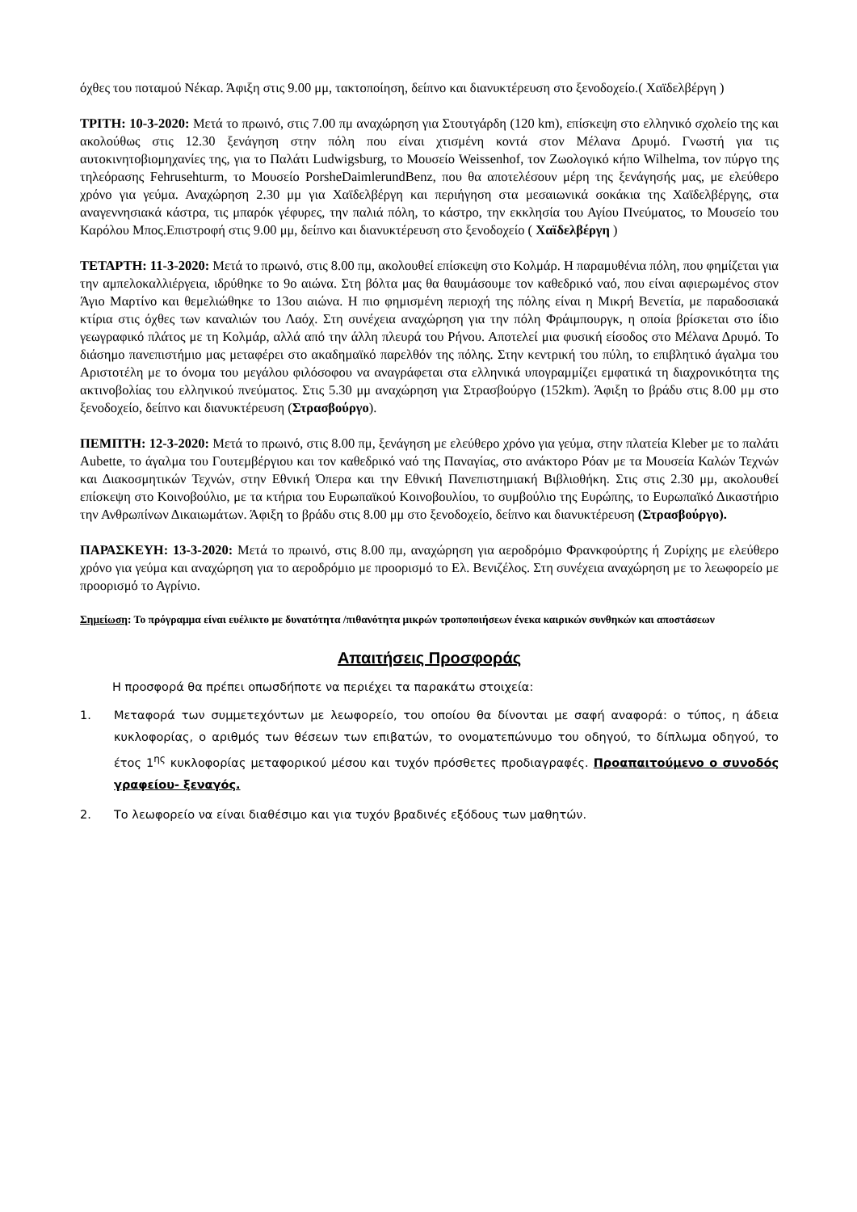όχθες του ποταμού Νέκαρ. Άφιξη στις 9.00 μμ, τακτοποίηση, δείπνο και διανυκτέρευση στο ξενοδοχείο.( Χαϊδελβέργη )
ΤΡΙΤΗ: 10-3-2020: Μετά το πρωινό, στις 7.00 πμ αναχώρηση για Στουτγάρδη (120 km), επίσκεψη στο ελληνικό σχολείο της και ακολούθως στις 12.30 ξενάγηση στην πόλη που είναι χτισμένη κοντά στον Μέλανα Δρυμό. Γνωστή για τις αυτοκινητοβιομηχανίες της, για το Παλάτι Ludwigsburg, το Μουσείο Weissenhof, τον Ζωολογικό κήπο Wilhelma, τον πύργο της τηλεόρασης Fehrusehturm, το Μουσείο PorsheDaimlerundBenz, που θα αποτελέσουν μέρη της ξενάγησής μας, με ελεύθερο χρόνο για γεύμα. Αναχώρηση 2.30 μμ για Χαϊδελβέργη και περιήγηση στα μεσαιωνικά σοκάκια της Χαϊδελβέργης, στα αναγεννησιακά κάστρα, τις μπαρόκ γέφυρες, την παλιά πόλη, το κάστρο, την εκκλησία του Αγίου Πνεύματος, το Μουσείο του Καρόλου Μπος.Επιστροφή στις 9.00 μμ, δείπνο και διανυκτέρευση στο ξενοδοχείο ( Χαϊδελβέργη )
ΤΕΤΑΡΤΗ: 11-3-2020: Μετά το πρωινό, στις 8.00 πμ, ακολουθεί επίσκεψη στο Κολμάρ. Η παραμυθένια πόλη, που φημίζεται για την αμπελοκαλλιέργεια, ιδρύθηκε το 9ο αιώνα. Στη βόλτα μας θα θαυμάσουμε τον καθεδρικό ναό, που είναι αφιερωμένος στον Άγιο Μαρτίνο και θεμελιώθηκε το 13ου αιώνα. Η πιο φημισμένη περιοχή της πόλης είναι η Μικρή Βενετία, με παραδοσιακά κτίρια στις όχθες των καναλιών του Λαόχ. Στη συνέχεια αναχώρηση για την πόλη Φράιμπουργκ, η οποία βρίσκεται στο ίδιο γεωγραφικό πλάτος με τη Κολμάρ, αλλά από την άλλη πλευρά του Ρήνου. Αποτελεί μια φυσική είσοδος στο Μέλανα Δρυμό. Το διάσημο πανεπιστήμιο μας μεταφέρει στο ακαδημαϊκό παρελθόν της πόλης. Στην κεντρική του πύλη, το επιβλητικό άγαλμα του Αριστοτέλη με το όνομα του μεγάλου φιλόσοφου να αναγράφεται στα ελληνικά υπογραμμίζει εμφατικά τη διαχρονικότητα της ακτινοβολίας του ελληνικού πνεύματος. Στις 5.30 μμ αναχώρηση για Στρασβούργο (152km). Άφιξη το βράδυ στις 8.00 μμ στο ξενοδοχείο, δείπνο και διανυκτέρευση (Στρασβούργο).
ΠΕΜΠΤΗ: 12-3-2020: Μετά το πρωινό, στις 8.00 πμ, ξενάγηση με ελεύθερο χρόνο για γεύμα, στην πλατεία Kleber με το παλάτι Aubette, το άγαλμα του Γουτεμβέργιου και τον καθεδρικό ναό της Παναγίας, στο ανάκτορο Ρόαν με τα Μουσεία Καλών Τεχνών και Διακοσμητικών Τεχνών, στην Εθνική Όπερα και την Εθνική Πανεπιστημιακή Βιβλιοθήκη. Στις στις 2.30 μμ, ακολουθεί επίσκεψη στο Κοινοβούλιο, με τα κτήρια του Ευρωπαϊκού Κοινοβουλίου, το συμβούλιο της Ευρώπης, το Ευρωπαϊκό Δικαστήριο την Ανθρωπίνων Δικαιωμάτων. Άφιξη το βράδυ στις 8.00 μμ στο ξενοδοχείο, δείπνο και διανυκτέρευση (Στρασβούργο).
ΠΑΡΑΣΚΕΥΗ: 13-3-2020: Μετά το πρωινό, στις 8.00 πμ, αναχώρηση για αεροδρόμιο Φρανκφούρτης ή Ζυρίχης με ελεύθερο χρόνο για γεύμα και αναχώρηση για το αεροδρόμιο με προορισμό το Ελ. Βενιζέλος. Στη συνέχεια αναχώρηση με το λεωφορείο με προορισμό το Αγρίνιο.
Σημείωση: Το πρόγραμμα είναι ευέλικτο με δυνατότητα /πιθανότητα μικρών τροποποιήσεων ένεκα καιρικών συνθηκών και αποστάσεων
Απαιτήσεις Προσφοράς
Η προσφορά θα πρέπει οπωσδήποτε να περιέχει τα παρακάτω στοιχεία:
1. Μεταφορά των συμμετεχόντων με λεωφορείο, του οποίου θα δίνονται με σαφή αναφορά: ο τύπος, η άδεια κυκλοφορίας, ο αριθμός των θέσεων των επιβατών, το ονοματεπώνυμο του οδηγού, το δίπλωμα οδηγού, το έτος 1<sup>ης</sup> κυκλοφορίας μεταφορικού μέσου και τυχόν πρόσθετες προδιαγραφές. Προαπαιτούμενο ο συνοδός γραφείου- ξεναγός.
2. Το λεωφορείο να είναι διαθέσιμο και για τυχόν βραδινές εξόδους των μαθητών.